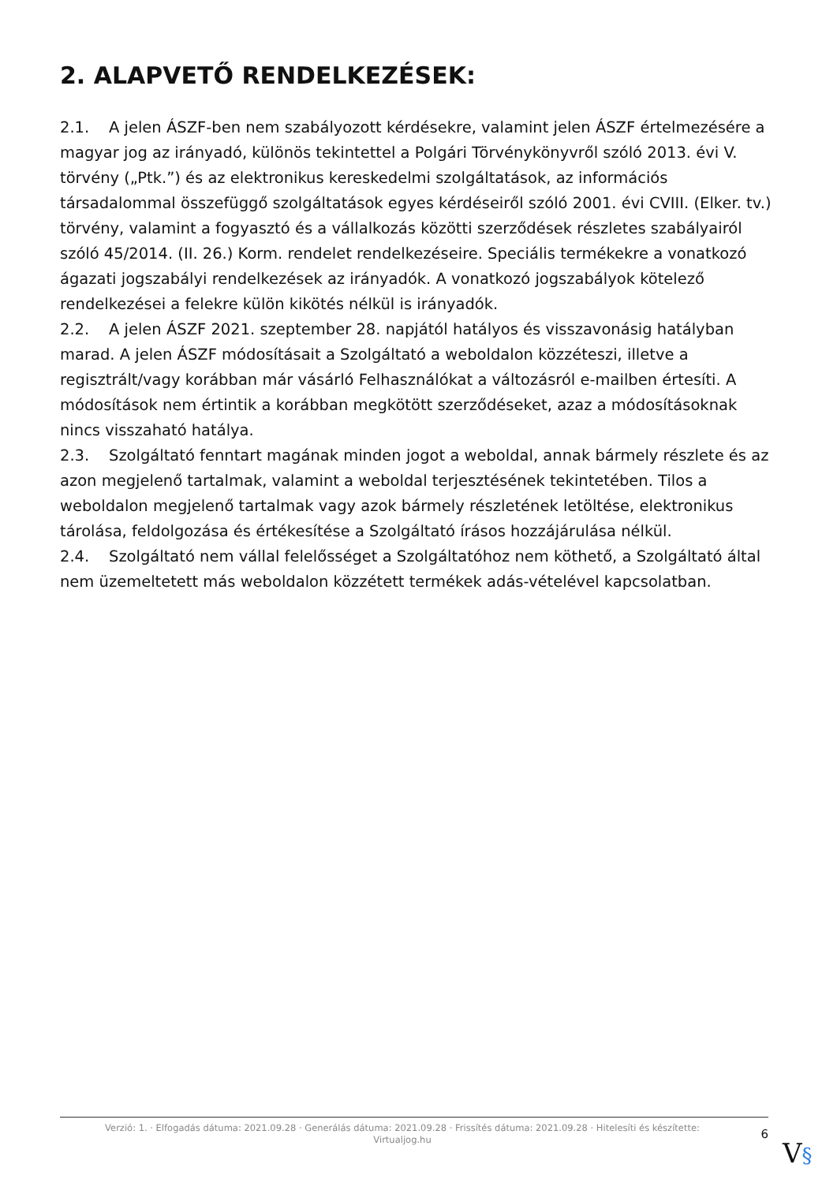2. ALAPVETŐ RENDELKEZÉSEK:
2.1. A jelen ÁSZF-ben nem szabályozott kérdésekre, valamint jelen ÁSZF értelmezésére a magyar jog az irányadó, különös tekintettel a Polgári Törvénykönyvről szóló 2013. évi V. törvény („Ptk.”) és az elektronikus kereskedelmi szolgáltatások, az információs társadalommal összefüggő szolgáltatások egyes kérdéseiről szóló 2001. évi CVIII. (Elker. tv.) törvény, valamint a fogyasztó és a vállalkozás közötti szerződések részletes szabályairól szóló 45/2014. (II. 26.) Korm. rendelet rendelkezéseire. Speciális termékekre a vonatkozó ágazati jogszabályi rendelkezések az irányadók. A vonatkozó jogszabályok kötelező rendelkezései a felekre külön kikötés nélkül is irányadók.
2.2. A jelen ÁSZF 2021. szeptember 28. napjától hatályos és visszavonásig hatályban marad. A jelen ÁSZF módosításait a Szolgáltató a weboldalon közzéteszi, illetve a regisztrált/vagy korábban már vásárló Felhasználókat a változásról e-mailben értesíti. A módosítások nem értintik a korábban megkötött szerződéseket, azaz a módosításoknak nincs visszaható hatálya.
2.3. Szolgáltató fenntart magának minden jogot a weboldal, annak bármely részlete és az azon megjelenő tartalmak, valamint a weboldal terjesztésének tekintetében. Tilos a weboldalon megjelenő tartalmak vagy azok bármely részletének letöltése, elektronikus tárolása, feldolgozása és értékesítése a Szolgáltató írásos hozzájárulása nélkül.
2.4. Szolgáltató nem vállal felelősséget a Szolgáltatóhoz nem köthető, a Szolgáltató által nem üzemeltetett más weboldalon közzétett termékek adás-vételével kapcsolatban.
Verzió: 1. · Elfogadás dátuma: 2021.09.28 · Generálás dátuma: 2021.09.28 · Frissítés dátuma: 2021.09.28 · Hitelesíti és készítette:
Virtualjog.hu
6
V§